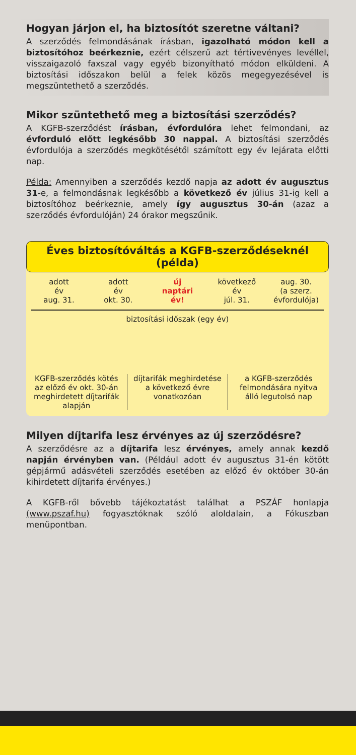Hogyan járjon el, ha biztosítót szeretne váltani?
A szerződés felmondásának írásban, igazolható módon kell a biztosítóhoz beérkeznie, ezért célszerű azt tértivevényes levéllel, visszaigazoló faxszal vagy egyéb bizonyítható módon elküldeni. A biztosítási időszakon belül a felek közös megegyezésével is megszüntethető a szerződés.
Mikor szüntethető meg a biztosítási szerződés?
A KGFB-szerződést írásban, évfordulóra lehet felmondani, az évforduló előtt legkésőbb 30 nappal. A biztosítási szerződés évfordulója a szerződés megkötésétől számított egy év lejárata előtti nap.
Példa: Amennyiben a szerződés kezdő napja az adott év augusztus 31-e, a felmondásnak legkésőbb a következő év július 31-ig kell a biztosítóhoz beérkeznie, amely így augusztus 30-án (azaz a szerződés évfordulóján) 24 órakor megszűnik.
Éves biztosítóváltás a KGFB-szerződéseknél (példa)
adott
év
aug. 31.
adott
év
okt. 30.
új
naptári
év!
következő
év
júl. 31.
aug. 30.
(a szerz.
évfordulója)
biztosítási időszak (egy év)
KGFB-szerződés kötés az előző év okt. 30-án meghirdetett díjtarifák alapján
díjtarifák meghirdetése a következő évre vonatkozóan
a KGFB-szerződés felmondására nyitva álló legutolsó nap
Milyen díjtarifa lesz érvényes az új szerződésre?
A szerződésre az a díjtarifa lesz érvényes, amely annak kezdő napján érvényben van. (Például adott év augusztus 31-én kötött gépjármű adásvételi szerződés esetében az előző év október 30-án kihirdetett díjtarifa érvényes.)
A KGFB-ről bővebb tájékoztatást találhat a PSZÁF honlapja (www.pszaf.hu) fogyasztóknak szóló aloldalain, a Fókuszban menüpontban.